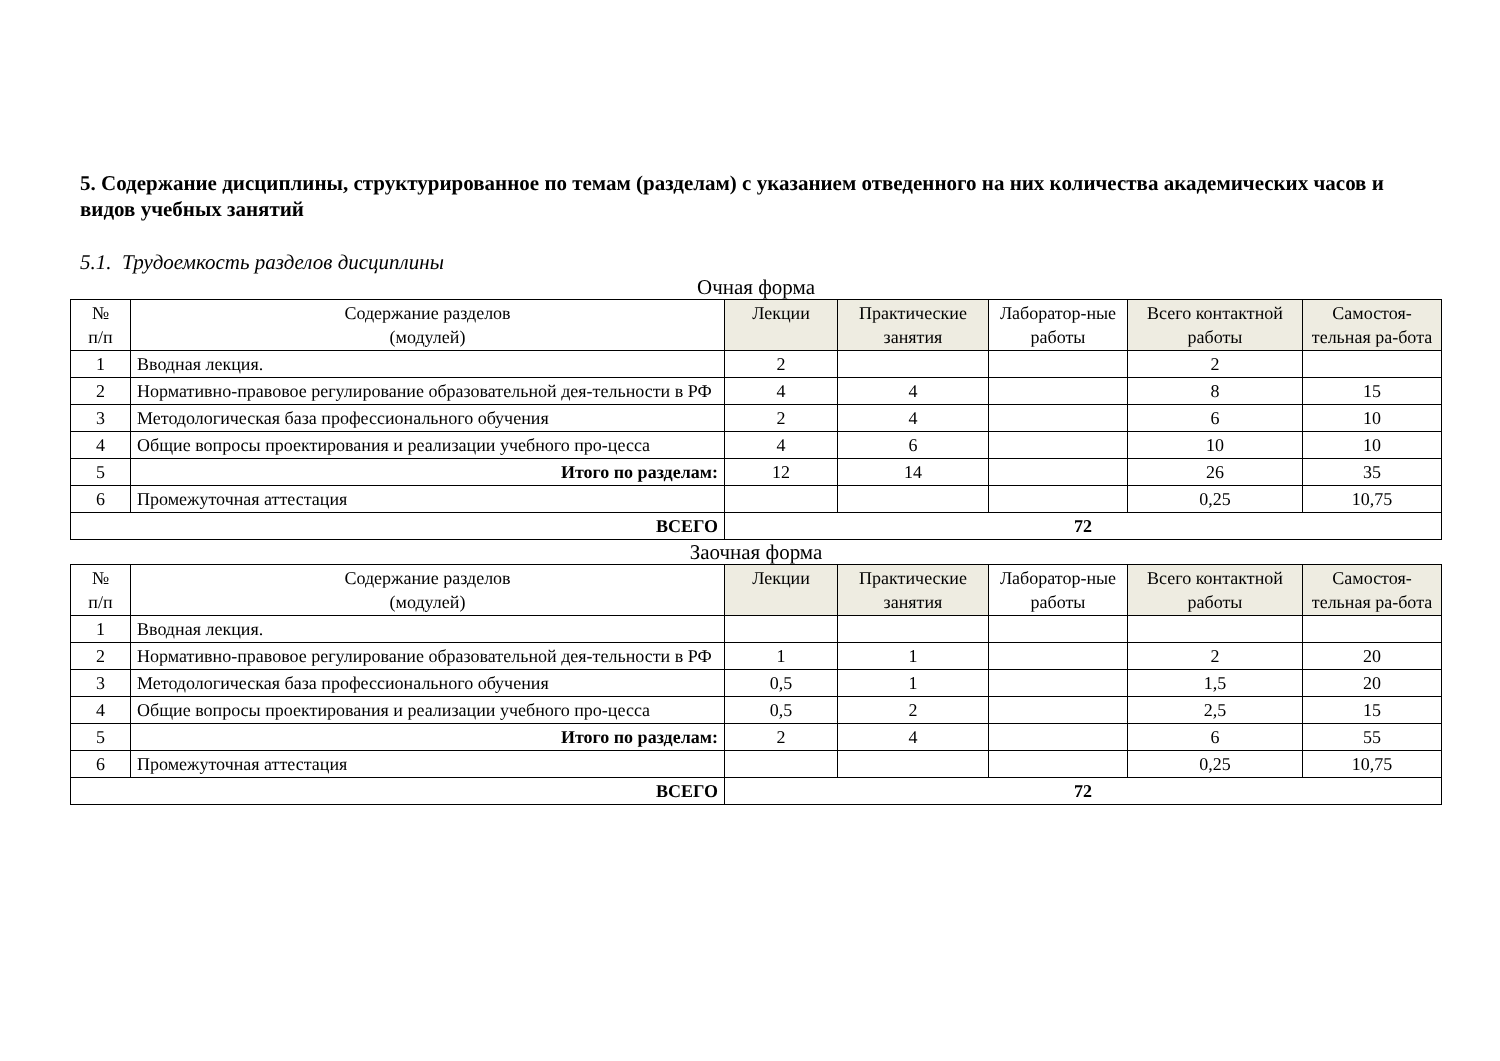5. Содержание дисциплины, структурированное по темам (разделам) с указанием отведенного на них количества академических часов и видов учебных занятий
5.1. Трудоемкость разделов дисциплины
Очная форма
| № п/п | Содержание разделов (модулей) | Лекции | Практические занятия | Лаборатор-ные работы | Всего контактной работы | Самостоя-тельная ра-бота |
| --- | --- | --- | --- | --- | --- | --- |
| 1 | Вводная лекция. | 2 | | | 2 | |
| 2 | Нормативно-правовое регулирование образовательной дея-тельности в РФ | 4 | 4 | | 8 | 15 |
| 3 | Методологическая база профессионального обучения | 2 | 4 | | 6 | 10 |
| 4 | Общие вопросы проектирования и реализации учебного про-цесса | 4 | 6 | | 10 | 10 |
| 5 | Итого по разделам: | 12 | 14 | | 26 | 35 |
| 6 | Промежуточная аттестация | | | | 0,25 | 10,75 |
| ВСЕГО | | 72 | | | | |
Заочная форма
| № п/п | Содержание разделов (модулей) | Лекции | Практические занятия | Лаборатор-ные работы | Всего контактной работы | Самостоя-тельная ра-бота |
| --- | --- | --- | --- | --- | --- | --- |
| 1 | Вводная лекция. | | | | | |
| 2 | Нормативно-правовое регулирование образовательной дея-тельности в РФ | 1 | 1 | | 2 | 20 |
| 3 | Методологическая база профессионального обучения | 0,5 | 1 | | 1,5 | 20 |
| 4 | Общие вопросы проектирования и реализации учебного про-цесса | 0,5 | 2 | | 2,5 | 15 |
| 5 | Итого по разделам: | 2 | 4 | | 6 | 55 |
| 6 | Промежуточная аттестация | | | | 0,25 | 10,75 |
| ВСЕГО | | 72 | | | | |